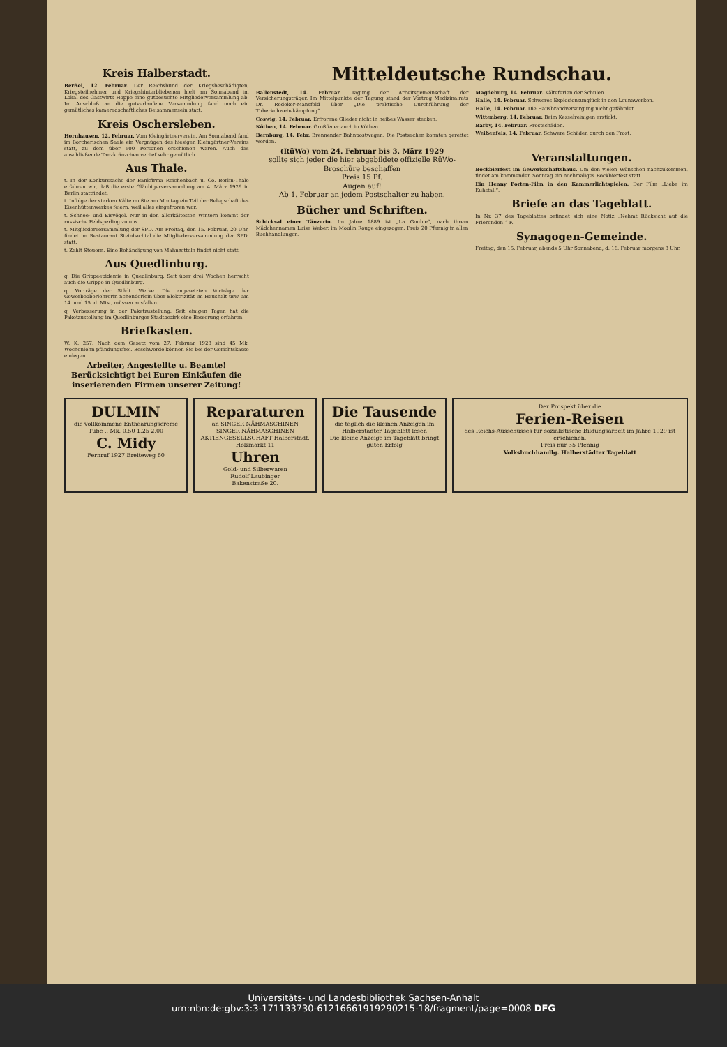Kreis Halberstadt.
Berßel, 12. Februar. Der Reichsbund der Kriegsbeschädigten, Kriegsteilnehmer und Kriegshinterbliebenen hielt am Sonnabend im Lokal des Gastwirts Hoppe eine gutbesuchte Mitgliederversammlung ab. Im Anschluß an die gutverlaufene Versammlung fand noch ein gemütliches kameradschaftliches Beisammensein statt.
Kreis Oschersleben.
Hornhausen, 12. Februar. Vom Kleingärtnerverein. Am Sonnabend fand im Borcherischen Saale ein Vergnügen des hiesigen Kleingärtner-Vereins statt, zu dem über 500 Personen erschienen waren. Auch das anschließende Tanzkränzchen verlief sehr gemütlich.
Aus Thale.
t. In der Konkurssache der Bankfirma Reichenbach u. Co. Berlin-Thale erfahren wir, daß die erste Gläubigerversammlung am 4. März 1929 in Berlin stattfindet.
t. Infolge der starken Kälte mußte am Montag ein Teil der Belegschaft des Eisenhüttenwerkes feiern, weil alles eingefroren war.
t. Schnee- und Eisvögel. Nur in den allerkältesten Wintern kommt der russische Feldsperling zu uns.
t. Mitgliederversammlung der SPD. Am Freitag, den 15. Februar, 20 Uhr, findet im Restaurant Steinbachtal die Mitgliederversammlung der SPD. statt.
t. Zahlt Steuern. Eine Behändigung von Mahnzetteln findet nicht statt.
Aus Quedlinburg.
q. Die Grippeepidemie in Quedlinburg. Seit über drei Wochen herrscht auch die Grippe in Quedlinburg.
q. Vorträge der Städt. Werke. Die angesetzten Vorträge der Gewerbeoberlehrerin Schenderlein über Elektrizität im Haushalt usw. am 14. und 15. d. Mts., müssen ausfallen.
q. Verbesserung in der Paketzustellung. Seit einigen Tagen hat die Paketzustellung im Quedlinburger Stadtbezirk eine Besserung erfahren.
Briefkasten.
W. K. 257. Nach dem Gesetz vom 27. Februar 1928 sind 45 Mk. Wochenlohn pfändungsfrei. Beschwerde können Sie bei der Gerichtskasse einlegen.
Arbeiter, Angestellte u. Beamte! Berücksichtigt bei Euren Einkäufen die inserierenden Firmen unserer Zeitung!
Mitteldeutsche Rundschau.
Ballenstedt, 14. Februar. Tagung der Arbeitsgemeinschaft der Versicherungsträger. Im Mittelpunkte der Tagung stand der Vortrag Medizinalrats Dr. Redeker-Mansfeld über „Die praktische Durchführung der Tuberkulosebekämpfung“.
Coswig, 14. Februar. Erfrorene Glieder nicht in heißes Wasser stecken.
Köthen, 14. Februar. Großfeuer auch in Köthen.
Bernburg, 14. Febr. Brennender Bahnpostwagen. Die Postsachen konnten gerettet werden.
Magdeburg, 14. Februar. Kälteferien der Schulen.
Halle, 14. Februar. Schweres Explosionsunglück in den Leunawerken.
Halle, 14. Februar. Die Hausbrandversorgung nicht gefährdet.
Wittenberg, 14. Februar. Beim Kesselreinigen erstickt.
Barby, 14. Februar. Frostschäden.
Weißenfels, 14. Februar. Schwere Schäden durch den Frost.
(RüWo) vom 24. Februar bis 3. März 1929
sollte sich jeder die hier abgebildete offizielle RüWo-Broschüre beschaffen
Preis 15 Pf.
Augen auf!
Ab 1. Februar an jedem Postschalter zu haben.
Bücher und Schriften.
Schicksal einer Tänzerin. Im Jahre 1889 ist „La Goulue“, nach ihrem Mädchennamen Luise Weber, im Moulin Rouge eingezogen. Preis 20 Pfennig in allen Buchhandlungen.
Veranstaltungen.
Bockbierfest im Gewerkschaftshaus. Um den vielen Wünschen nachzukommen, findet am kommenden Sonntag ein nochmaliges Bockbierfest statt.
Ein Henny Porten-Film in den Kammerlichtspielen. Der Film „Liebe im Kuhstall“.
Briefe an das Tageblatt.
In Nr. 37 des Tageblattes befindet sich eine Notiz „Nehmt Rücksicht auf die Frierenden!“ F.
Synagogen-Gemeinde.
Freitag, den 15. Februar, abends 5 Uhr Sonnabend, d. 16. Februar morgens 8 Uhr.
DULMIN
die vollkommene Enthaarungscreme
Tube .. Mk. 0.50 1.25 2.00
C. Midy
Fernruf 1927 Breiteweg 60
Reparaturen
an SINGER NÄHMASCHINEN
SINGER NÄHMASCHINEN AKTIENGESELLSCHAFT Halberstadt, Holzmarkt 11
Uhren
Gold- und Silberwaren
Rudolf Laubinger
Bakenstraße 20.
Die Tausende
die täglich die kleinen Anzeigen im Halberstädter Tageblatt lesen
Die kleine Anzeige im Tageblatt bringt guten Erfolg
Der Prospekt über die
Ferien-Reisen
des Reichs-Ausschusses für sozialistische Bildungsarbeit im Jahre 1929 ist erschienen.
Preis nur 35 Pfennig
Volksbuchhandlg. Halberstädter Tageblatt
Universitäts- und Landesbibliothek Sachsen-Anhalt
urn:nbn:de:gbv:3:3-171133730-61216661919290215-18/fragment/page=0008 DFG